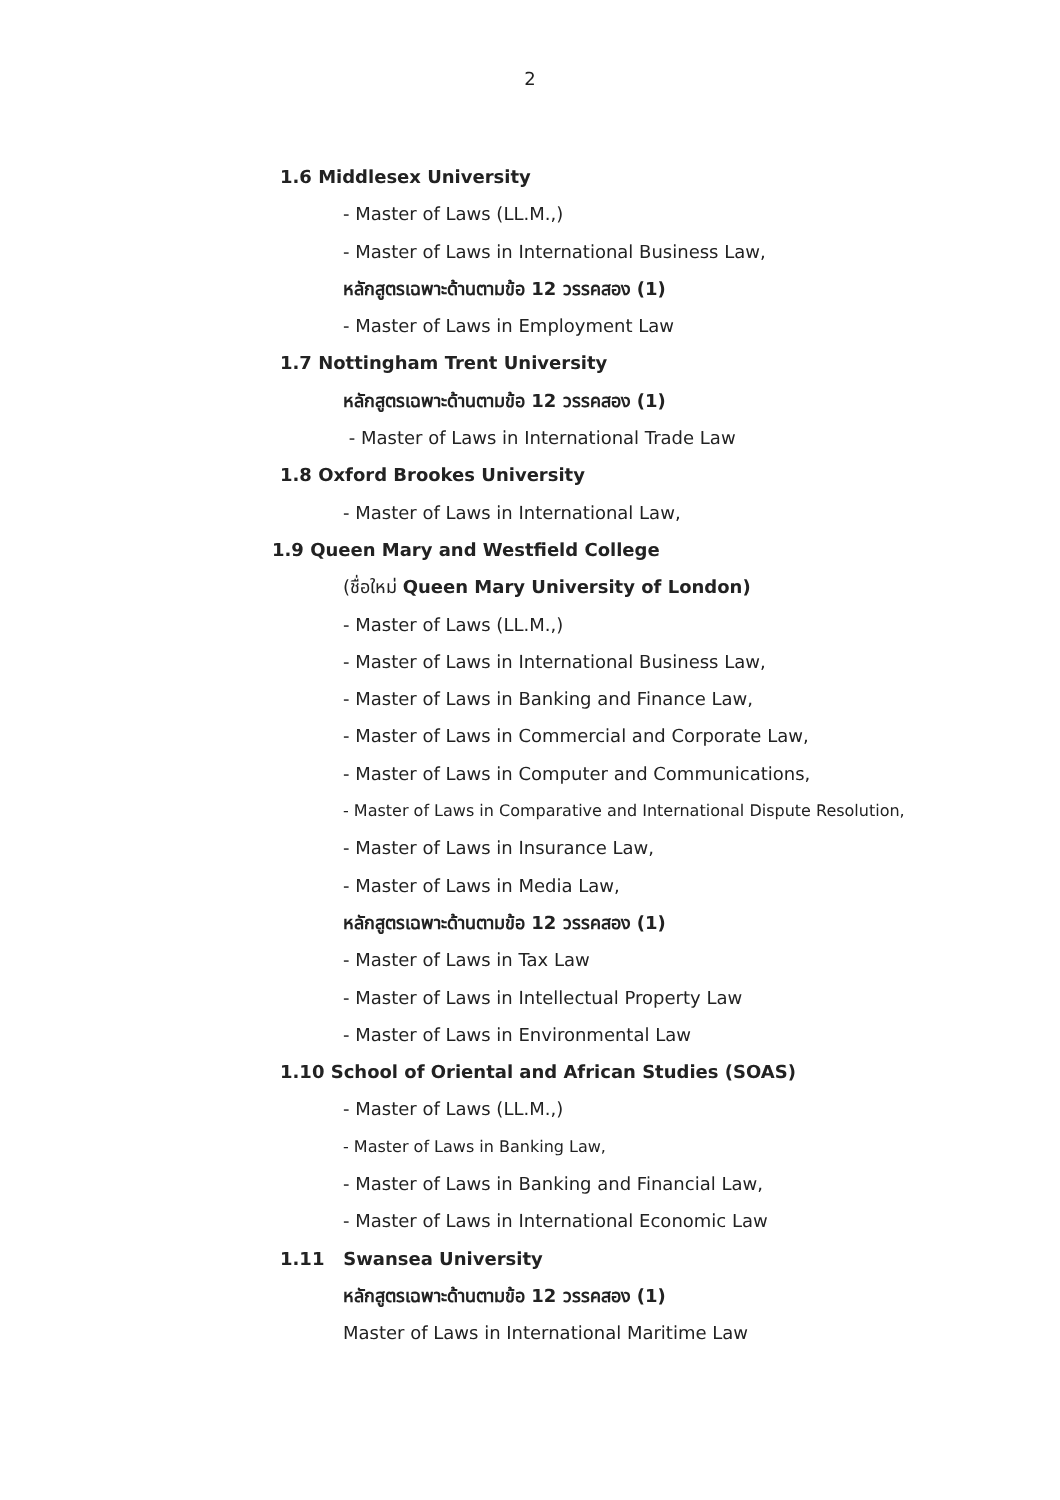2
1.6 Middlesex University
- Master of Laws (LL.M.,)
- Master of Laws in International Business Law,
หลักสูตรเฉพาะด้านตามข้อ 12 วรรคสอง (1)
- Master of Laws in Employment Law
1.7 Nottingham Trent University
หลักสูตรเฉพาะด้านตามข้อ 12 วรรคสอง (1)
- Master of Laws in International Trade Law
1.8 Oxford Brookes University
- Master of Laws in International Law,
1.9 Queen Mary and Westfield College
(ชื่อใหม่ Queen Mary University of London)
- Master of Laws (LL.M.,)
- Master of Laws in International Business Law,
- Master of Laws in Banking and Finance Law,
- Master of Laws in Commercial and Corporate Law,
- Master of Laws in Computer and Communications,
- Master of Laws in Comparative and International Dispute Resolution,
- Master of Laws in Insurance Law,
- Master of Laws in Media Law,
หลักสูตรเฉพาะด้านตามข้อ 12 วรรคสอง (1)
- Master of Laws in Tax Law
- Master of Laws in Intellectual Property Law
- Master of Laws in Environmental Law
1.10 School of Oriental and African Studies (SOAS)
- Master of Laws (LL.M.,)
- Master of Laws in Banking Law,
- Master of Laws in Banking and Financial Law,
- Master of Laws in International Economic Law
1.11 Swansea University
หลักสูตรเฉพาะด้านตามข้อ 12 วรรคสอง (1)
Master of Laws in International Maritime Law